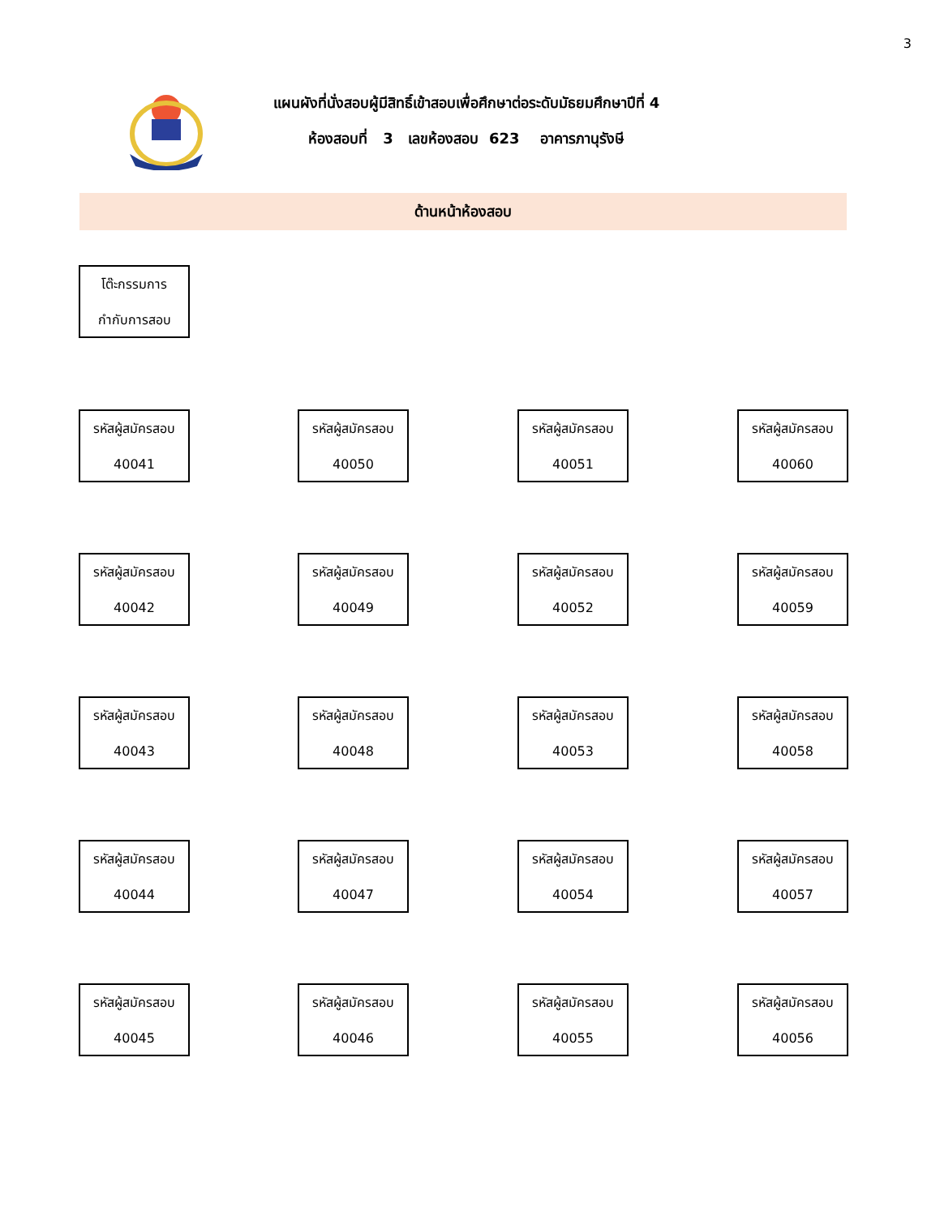3
แผนผังที่นั่งสอบผู้มีสิทธิ์เข้าสอบเพื่อศึกษาต่อระดับมัธยมศึกษาปีที่ 4
ห้องสอบที่ 3 เลขห้องสอบ 623 อาคารภานุรังษี
ด้านหน้าห้องสอบ
โต๊ะกรรมการ
กำกับการสอบ
รหัสผู้สมัครสอบ
40041
รหัสผู้สมัครสอบ
40050
รหัสผู้สมัครสอบ
40051
รหัสผู้สมัครสอบ
40060
รหัสผู้สมัครสอบ
40042
รหัสผู้สมัครสอบ
40049
รหัสผู้สมัครสอบ
40052
รหัสผู้สมัครสอบ
40059
รหัสผู้สมัครสอบ
40043
รหัสผู้สมัครสอบ
40048
รหัสผู้สมัครสอบ
40053
รหัสผู้สมัครสอบ
40058
รหัสผู้สมัครสอบ
40044
รหัสผู้สมัครสอบ
40047
รหัสผู้สมัครสอบ
40054
รหัสผู้สมัครสอบ
40057
รหัสผู้สมัครสอบ
40045
รหัสผู้สมัครสอบ
40046
รหัสผู้สมัครสอบ
40055
รหัสผู้สมัครสอบ
40056